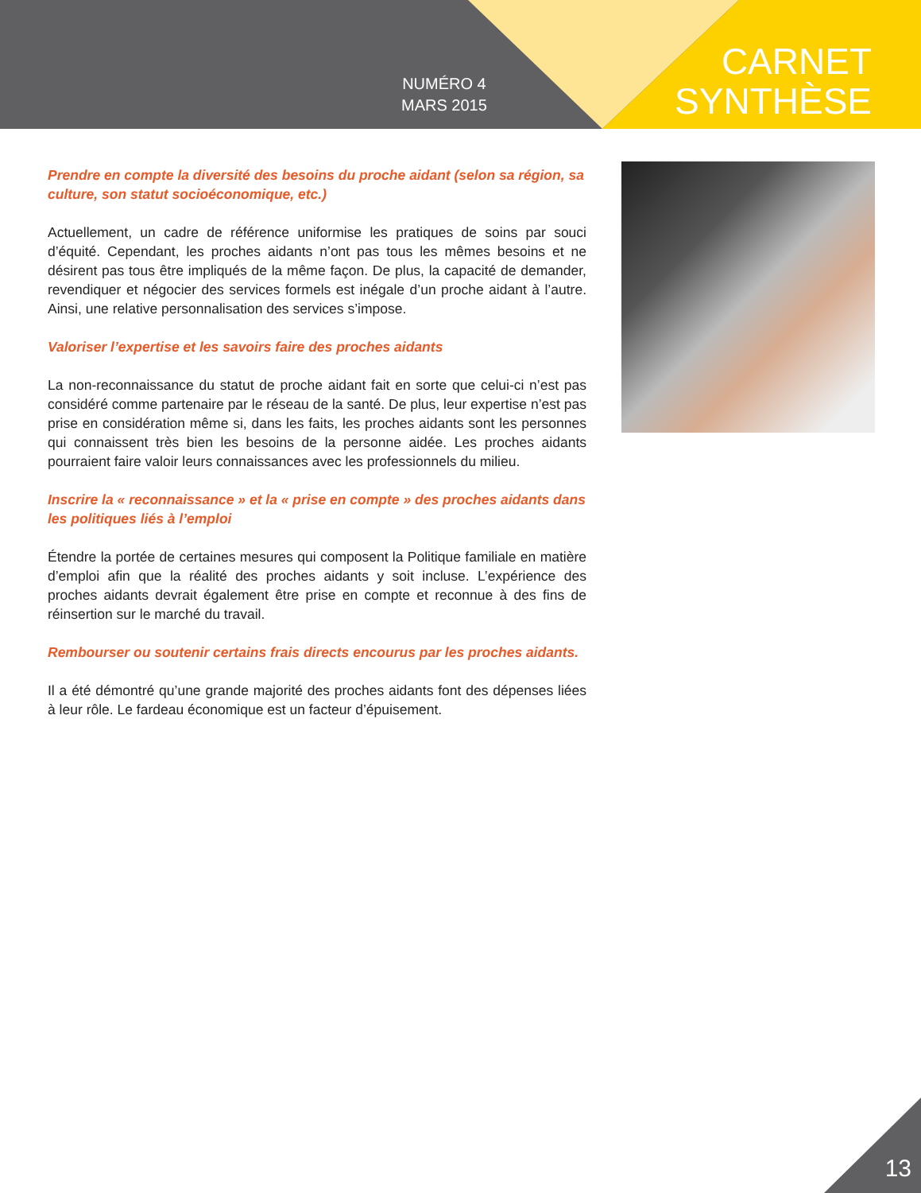NUMÉRO 4
MARS 2015
CARNET
SYNTHÈSE
Prendre en compte la diversité des besoins du proche aidant (selon sa région, sa culture, son statut socioéconomique, etc.)
Actuellement, un cadre de référence uniformise les pratiques de soins par souci d’équité. Cependant, les proches aidants n’ont pas tous les mêmes besoins et ne désirent pas tous être impliqués de la même façon. De plus, la capacité de demander, revendiquer et négocier des services formels est inégale d’un proche aidant à l’autre. Ainsi, une relative personnalisation des services s’impose.
Valoriser l’expertise et les savoirs faire des proches aidants
La non-reconnaissance du statut de proche aidant fait en sorte que celui-ci n’est pas considéré comme partenaire par le réseau de la santé. De plus, leur expertise n’est pas prise en considération même si, dans les faits, les proches aidants sont les personnes qui connaissent très bien les besoins de la personne aidée. Les proches aidants pourraient faire valoir leurs connaissances avec les professionnels du milieu.
Inscrire la « reconnaissance » et la « prise en compte » des proches aidants dans les politiques liés à l’emploi
Étendre la portée de certaines mesures qui composent la Politique familiale en matière d’emploi afin que la réalité des proches aidants y soit incluse. L’expérience des proches aidants devrait également être prise en compte et reconnue à des fins de réinsertion sur le marché du travail.
Rembourser ou soutenir certains frais directs encourus par les proches aidants.
Il a été démontré qu’une grande majorité des proches aidants font des dépenses liées à leur rôle. Le fardeau économique est un facteur d’épuisement.
13